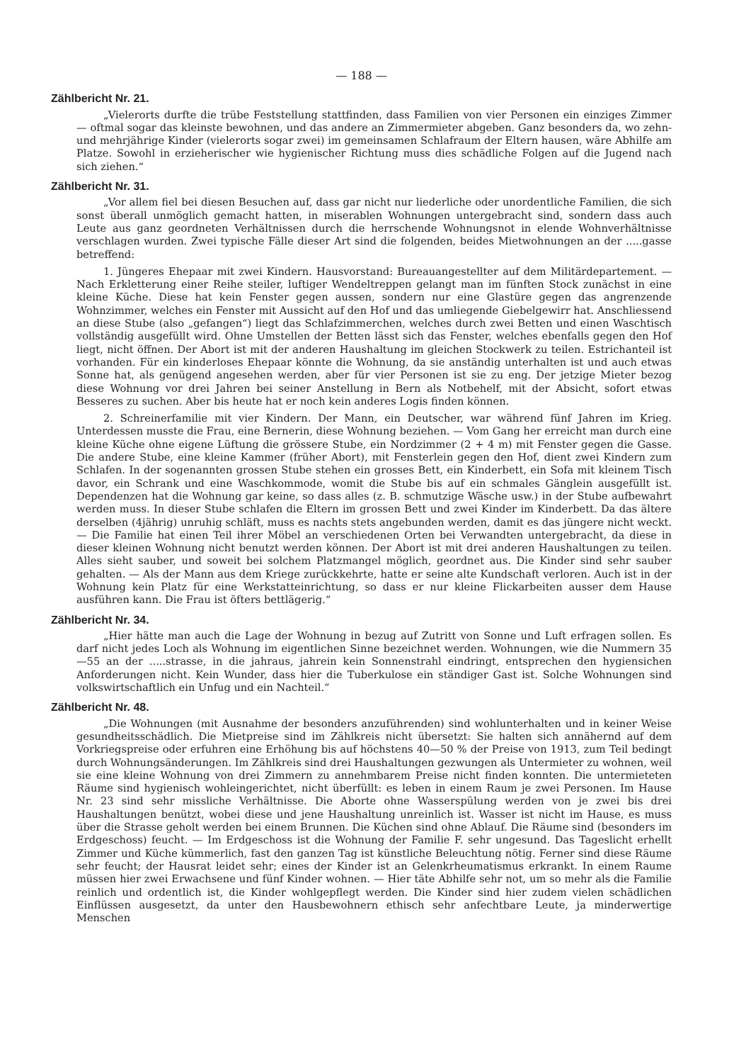— 188 —
Zählbericht Nr. 21.
„Vielerorts durfte die trübe Feststellung stattfinden, dass Familien von vier Personen ein einziges Zimmer — oftmal sogar das kleinste bewohnen, und das andere an Zimmermieter abgeben. Ganz besonders da, wo zehn- und mehrjährige Kinder (vielerorts sogar zwei) im gemeinsamen Schlafraum der Eltern hausen, wäre Abhilfe am Platze. Sowohl in erzieherischer wie hygienischer Richtung muss dies schädliche Folgen auf die Jugend nach sich ziehen.“
Zählbericht Nr. 31.
„Vor allem fiel bei diesen Besuchen auf, dass gar nicht nur liederliche oder unordentliche Familien, die sich sonst überall unmöglich gemacht hatten, in miserablen Wohnungen untergebracht sind, sondern dass auch Leute aus ganz geordneten Verhältnissen durch die herrschende Wohnungsnot in elende Wohnverhältnisse verschlagen wurden. Zwei typische Fälle dieser Art sind die folgenden, beides Mietwohnungen an der .....gasse betreffend:
1. Jüngeres Ehepaar mit zwei Kindern. Hausvorstand: Bureauangestellter auf dem Militärdepartement. — Nach Erkletterung einer Reihe steiler, luftiger Wendeltreppen gelangt man im fünften Stock zunächst in eine kleine Küche. Diese hat kein Fenster gegen aussen, sondern nur eine Glastüre gegen das angrenzende Wohnzimmer, welches ein Fenster mit Aussicht auf den Hof und das umliegende Giebelgewirr hat. Anschliessend an diese Stube (also „gefangen“) liegt das Schlafzimmerchen, welches durch zwei Betten und einen Waschtisch vollständig ausgefüllt wird. Ohne Umstellen der Betten lässt sich das Fenster, welches ebenfalls gegen den Hof liegt, nicht öffnen. Der Abort ist mit der anderen Haushaltung im gleichen Stockwerk zu teilen. Estrichanteil ist vorhanden. Für ein kinderloses Ehepaar könnte die Wohnung, da sie anständig unterhalten ist und auch etwas Sonne hat, als genügend angesehen werden, aber für vier Personen ist sie zu eng. Der jetzige Mieter bezog diese Wohnung vor drei Jahren bei seiner Anstellung in Bern als Notbehelf, mit der Absicht, sofort etwas Besseres zu suchen. Aber bis heute hat er noch kein anderes Logis finden können.
2. Schreinerfamilie mit vier Kindern. Der Mann, ein Deutscher, war während fünf Jahren im Krieg. Unterdessen musste die Frau, eine Bernerin, diese Wohnung beziehen. — Vom Gang her erreicht man durch eine kleine Küche ohne eigene Lüftung die grössere Stube, ein Nordzimmer (2 + 4 m) mit Fenster gegen die Gasse. Die andere Stube, eine kleine Kammer (früher Abort), mit Fensterlein gegen den Hof, dient zwei Kindern zum Schlafen. In der sogenannten grossen Stube stehen ein grosses Bett, ein Kinderbett, ein Sofa mit kleinem Tisch davor, ein Schrank und eine Waschkommode, womit die Stube bis auf ein schmales Gänglein ausgefüllt ist. Dependenzen hat die Wohnung gar keine, so dass alles (z. B. schmutzige Wäsche usw.) in der Stube aufbewahrt werden muss. In dieser Stube schlafen die Eltern im grossen Bett und zwei Kinder im Kinderbett. Da das ältere derselben (4jährig) unruhig schläft, muss es nachts stets angebunden werden, damit es das jüngere nicht weckt. — Die Familie hat einen Teil ihrer Möbel an verschiedenen Orten bei Verwandten untergebracht, da diese in dieser kleinen Wohnung nicht benutzt werden können. Der Abort ist mit drei anderen Haushaltungen zu teilen. Alles sieht sauber, und soweit bei solchem Platzmangel möglich, geordnet aus. Die Kinder sind sehr sauber gehalten. — Als der Mann aus dem Kriege zurückkehrte, hatte er seine alte Kundschaft verloren. Auch ist in der Wohnung kein Platz für eine Werkstatteinrichtung, so dass er nur kleine Flickarbeiten ausser dem Hause ausführen kann. Die Frau ist öfters bettlägerig.“
Zählbericht Nr. 34.
„Hier hätte man auch die Lage der Wohnung in bezug auf Zutritt von Sonne und Luft erfragen sollen. Es darf nicht jedes Loch als Wohnung im eigentlichen Sinne bezeichnet werden. Wohnungen, wie die Nummern 35—55 an der .....strasse, in die jahraus, jahrein kein Sonnenstrahl eindringt, entsprechen den hygiensichen Anforderungen nicht. Kein Wunder, dass hier die Tuberkulose ein ständiger Gast ist. Solche Wohnungen sind volkswirtschaftlich ein Unfug und ein Nachteil.“
Zählbericht Nr. 48.
„Die Wohnungen (mit Ausnahme der besonders anzuführenden) sind wohlunterhalten und in keiner Weise gesundheitsschädlich. Die Mietpreise sind im Zählkreis nicht übersetzt: Sie halten sich annähernd auf dem Vorkriegspreise oder erfuhren eine Erhöhung bis auf höchstens 40—50 % der Preise von 1913, zum Teil bedingt durch Wohnungsänderungen. Im Zählkreis sind drei Haushaltungen gezwungen als Untermieter zu wohnen, weil sie eine kleine Wohnung von drei Zimmern zu annehmbarem Preise nicht finden konnten. Die untermieteten Räume sind hygienisch wohleingerichtet, nicht überfüllt: es leben in einem Raum je zwei Personen. Im Hause Nr. 23 sind sehr missliche Verhältnisse. Die Aborte ohne Wasserspülung werden von je zwei bis drei Haushaltungen benützt, wobei diese und jene Haushaltung unreinlich ist. Wasser ist nicht im Hause, es muss über die Strasse geholt werden bei einem Brunnen. Die Küchen sind ohne Ablauf. Die Räume sind (besonders im Erdgeschoss) feucht. — Im Erdgeschoss ist die Wohnung der Familie F. sehr ungesund. Das Tageslicht erhellt Zimmer und Küche kümmerlich, fast den ganzen Tag ist künstliche Beleuchtung nötig. Ferner sind diese Räume sehr feucht; der Hausrat leidet sehr; eines der Kinder ist an Gelenkrheumatismus erkrankt. In einem Raume müssen hier zwei Erwachsene und fünf Kinder wohnen. — Hier täte Abhilfe sehr not, um so mehr als die Familie reinlich und ordentlich ist, die Kinder wohlgepflegt werden. Die Kinder sind hier zudem vielen schädlichen Einflüssen ausgesetzt, da unter den Hausbewohnern ethisch sehr anfechtbare Leute, ja minderwertige Menschen